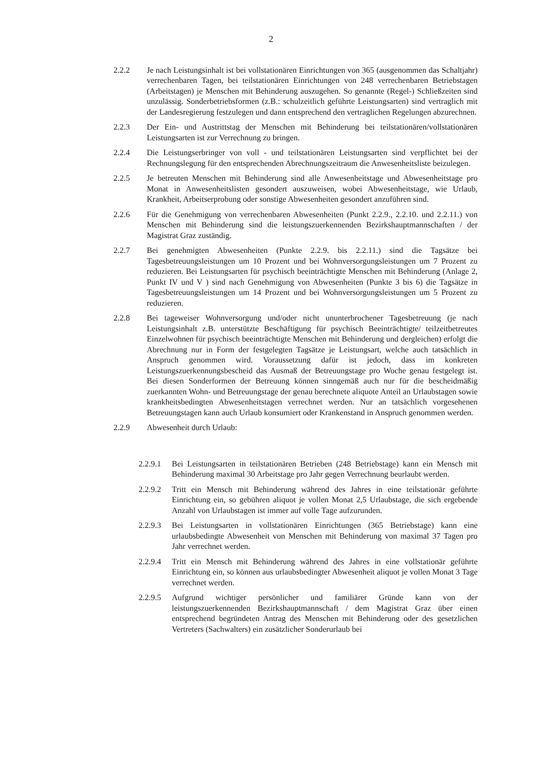2
2.2.2 Je nach Leistungsinhalt ist bei vollstationären Einrichtungen von 365 (ausgenommen das Schaltjahr) verrechenbaren Tagen, bei teilstationären Einrichtungen von 248 verrechenbaren Betriebstagen (Arbeitstagen) je Menschen mit Behinderung auszugehen. So genannte (Regel-) Schließzeiten sind unzulässig. Sonderbetriebsformen (z.B.: schulzeitlich geführte Leistungsarten) sind vertraglich mit der Landesregierung festzulegen und dann entsprechend den vertraglichen Regelungen abzurechnen.
2.2.3 Der Ein- und Austrittstag der Menschen mit Behinderung bei teilstationären/vollstationären Leistungsarten ist zur Verrechnung zu bringen.
2.2.4 Die Leistungserbringer von voll - und teilstationären Leistungsarten sind verpflichtet bei der Rechnungslegung für den entsprechenden Abrechnungszeitraum die Anwesenheitsliste beizulegen.
2.2.5 Je betreuten Menschen mit Behinderung sind alle Anwesenheitstage und Abwesenheitstage pro Monat in Anwesenheitslisten gesondert auszuweisen, wobei Abwesenheitstage, wie Urlaub, Krankheit, Arbeitserprobung oder sonstige Abwesenheiten gesondert anzuführen sind.
2.2.6 Für die Genehmigung von verrechenbaren Abwesenheiten (Punkt 2.2.9., 2.2.10. und 2.2.11.) von Menschen mit Behinderung sind die leistungszuerkennenden Bezirkshauptmannschaften / der Magistrat Graz zuständig.
2.2.7 Bei genehmigten Abwesenheiten (Punkte 2.2.9. bis 2.2.11.) sind die Tagsätze bei Tagesbetreuungsleistungen um 10 Prozent und bei Wohnversorgungsleistungen um 7 Prozent zu reduzieren. Bei Leistungsarten für psychisch beeinträchtigte Menschen mit Behinderung (Anlage 2, Punkt IV und V ) sind nach Genehmigung von Abwesenheiten (Punkte 3 bis 6) die Tagsätze in Tagesbetreuungsleistungen um 14 Prozent und bei Wohnversorgungsleistungen um 5 Prozent zu reduzieren.
2.2.8 Bei tageweiser Wohnversorgung und/oder nicht ununterbrochener Tagesbetreuung (je nach Leistungsinhalt z.B. unterstützte Beschäftigung für psychisch Beeinträchtigte/ teilzeitbetreutes Einzelwohnen für psychisch beeinträchtigte Menschen mit Behinderung und dergleichen) erfolgt die Abrechnung nur in Form der festgelegten Tagsätze je Leistungsart, welche auch tatsächlich in Anspruch genommen wird. Voraussetzung dafür ist jedoch, dass im konkreten Leistungszuerkennungsbescheid das Ausmaß der Betreuungstage pro Woche genau festgelegt ist. Bei diesen Sonderformen der Betreuung können sinngemäß auch nur für die bescheidmäßig zuerkannten Wohn- und Betreuungstage der genau berechnete aliquote Anteil an Urlaubstagen sowie krankheitsbedingten Abwesenheitstagen verrechnet werden. Nur an tatsächlich vorgesehenen Betreuungstagen kann auch Urlaub konsumiert oder Krankenstand in Anspruch genommen werden.
2.2.9 Abwesenheit durch Urlaub:
2.2.9.1
Bei Leistungsarten in teilstationären Betrieben (248 Betriebstage) kann ein Mensch mit Behinderung maximal 30 Arbeitstage pro Jahr gegen Verrechnung beurlaubt werden.
2.2.9.2
Tritt ein Mensch mit Behinderung während des Jahres in eine teilstationär geführte Einrichtung ein, so gebühren aliquot je vollen Monat 2,5 Urlaubstage, die sich ergebende Anzahl von Urlaubstagen ist immer auf volle Tage aufzurunden.
2.2.9.3
Bei Leistungsarten in vollstationären Einrichtungen (365 Betriebstage) kann eine urlaubsbedingte Abwesenheit von Menschen mit Behinderung von maximal 37 Tagen pro Jahr verrechnet werden.
2.2.9.4
Tritt ein Mensch mit Behinderung während des Jahres in eine vollstationär geführte Einrichtung ein, so können aus urlaubsbedingter Abwesenheit aliquot je vollen Monat 3 Tage verrechnet werden.
2.2.9.5
Aufgrund wichtiger persönlicher und familiärer Gründe kann von der leistungszuerkennenden Bezirkshauptmannschaft / dem Magistrat Graz über einen entsprechend begründeten Antrag des Menschen mit Behinderung oder des gesetzlichen Vertreters (Sachwalters) ein zusätzlicher Sonderurlaub bei